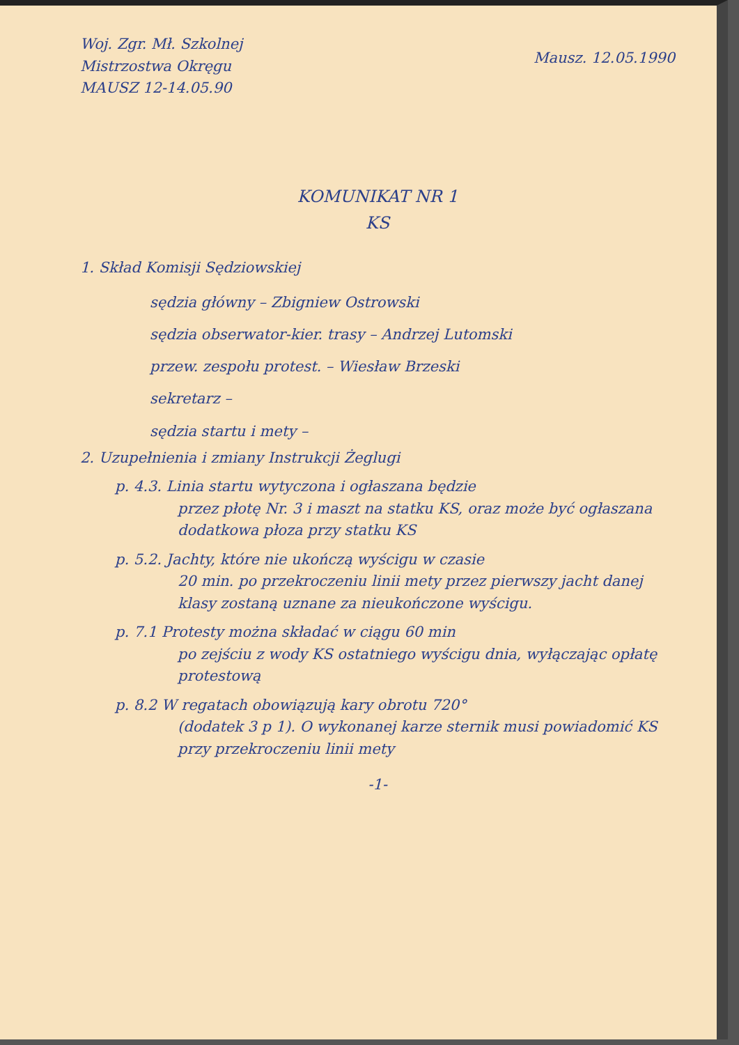Woj. Zgr. Mł. Szkolnej
Mistrzostwa Okręgu
MAUSZ 12-14.05.90
Mausz. 12.05.1990
KOMUNIKAT NR 1
KS
1. Skład Komisji Sędziowskiej
sędzia główny – Zbigniew Ostrowski
sędzia obserwator-kier. trasy – Andrzej Lutomski
przew. zespołu protest. – Wiesław Brzeski
sekretarz –
sędzia startu i mety –
2. Uzupełnienia i zmiany Instrukcji Żeglugi
p. 4.3. Linia startu wytyczona i ogłaszana będzie
przez płotę Nr. 3 i maszt na statku KS, oraz może być ogłaszana dodatkowa płoza przy statku KS
p. 5.2. Jachty, które nie ukończą wyścigu w czasie
20 min. po przekroczeniu linii mety przez pierwszy jacht danej klasy zostaną uznane za nieukończone wyścigu.
p. 7.1 Protesty można składać w ciągu 60 min
po zejściu z wody KS ostatniego wyścigu dnia, wyłączając opłatę protestową
p. 8.2 W regatach obowiązują kary obrotu 720°
(dodatek 3 p 1). O wykonanej karze sternik musi powiadomić KS przy przekroczeniu linii mety
-1-